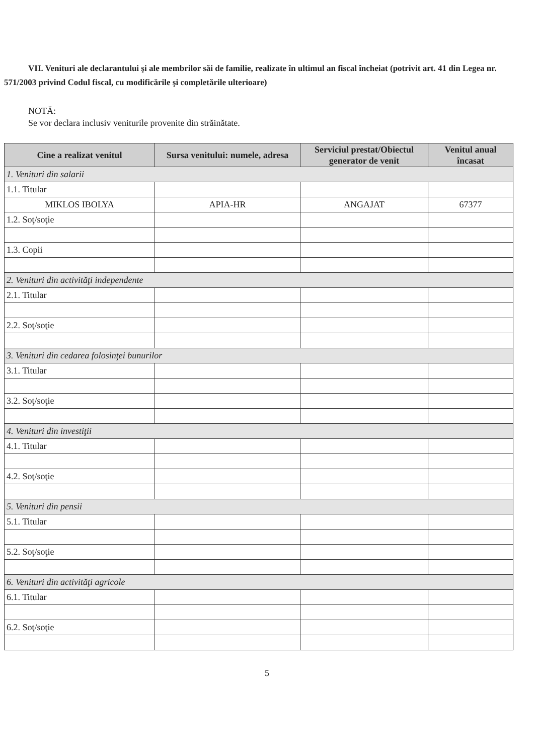VII. Venituri ale declarantului şi ale membrilor săi de familie, realizate în ultimul an fiscal încheiat (potrivit art. 41 din Legea nr. 571/2003 privind Codul fiscal, cu modificările şi completările ulterioare)
NOTĂ:
Se vor declara inclusiv veniturile provenite din străinătate.
| Cine a realizat venitul | Sursa venitului: numele, adresa | Serviciul prestat/Obiectul generator de venit | Venitul anual încasat |
| --- | --- | --- | --- |
| 1. Venituri din salarii | | | |
| 1.1. Titular | | | |
| MIKLOS IBOLYA | APIA-HR | ANGAJAT | 67377 |
| 1.2. Soţ/soţie | | | |
| 1.3. Copii | | | |
| 2. Venituri din activităţi independente | | | |
| 2.1. Titular | | | |
| 2.2. Soţ/soţie | | | |
| 3. Venituri din cedarea folosinţei bunurilor | | | |
| 3.1. Titular | | | |
| 3.2. Soţ/soţie | | | |
| 4. Venituri din investiţii | | | |
| 4.1. Titular | | | |
| 4.2. Soţ/soţie | | | |
| 5. Venituri din pensii | | | |
| 5.1. Titular | | | |
| 5.2. Soţ/soţie | | | |
| 6. Venituri din activităţi agricole | | | |
| 6.1. Titular | | | |
| 6.2. Soţ/soţie | | | |
5